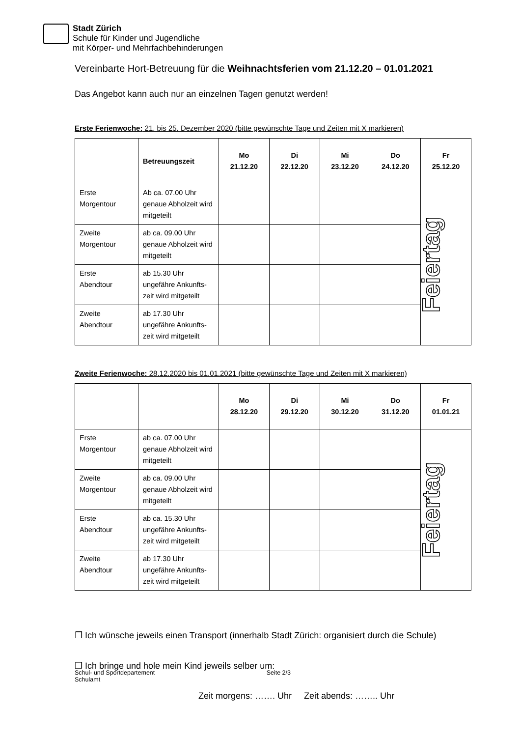Stadt Zürich
Schule für Kinder und Jugendliche
mit Körper- und Mehrfachbehinderungen
Vereinbarte Hort-Betreuung für die Weihnachtsferien vom 21.12.20 – 01.01.2021
Das Angebot kann auch nur an einzelnen Tagen genutzt werden!
Erste Ferienwoche: 21. bis 25. Dezember 2020 (bitte gewünschte Tage und Zeiten mit X markieren)
| | Betreuungszeit | Mo 21.12.20 | Di 22.12.20 | Mi 23.12.20 | Do 24.12.20 | Fr 25.12.20 |
| --- | --- | --- | --- | --- | --- | --- |
| Erste Morgentour | Ab ca. 07.00 Uhr genaue Abholzeit wird mitgeteilt | | | | | Feiertag |
| Zweite Morgentour | ab ca. 09.00 Uhr genaue Abholzeit wird mitgeteilt | | | | | |
| Erste Abendtour | ab 15.30 Uhr ungefähre Ankunfts-zeit wird mitgeteilt | | | | | |
| Zweite Abendtour | ab 17.30 Uhr ungefähre Ankunfts-zeit wird mitgeteilt | | | | | |
Zweite Ferienwoche: 28.12.2020 bis 01.01.2021 (bitte gewünschte Tage und Zeiten mit X markieren)
| | | Mo 28.12.20 | Di 29.12.20 | Mi 30.12.20 | Do 31.12.20 | Fr 01.01.21 |
| --- | --- | --- | --- | --- | --- | --- |
| Erste Morgentour | ab ca. 07.00 Uhr genaue Abholzeit wird mitgeteilt | | | | | Feiertag |
| Zweite Morgentour | ab ca. 09.00 Uhr genaue Abholzeit wird mitgeteilt | | | | | |
| Erste Abendtour | ab ca. 15.30 Uhr ungefähre Ankunfts-zeit wird mitgeteilt | | | | | |
| Zweite Abendtour | ab 17.30 Uhr ungefähre Ankunfts-zeit wird mitgeteilt | | | | | |
❒ Ich wünsche jeweils einen Transport (innerhalb Stadt Zürich: organisiert durch die Schule)
❒ Ich bringe und hole mein Kind jeweils selber um:
Zeit morgens: ……. Uhr Zeit abends: …….. Uhr
Schul- und Sportdepartement
Schulamt
Seite 2/3